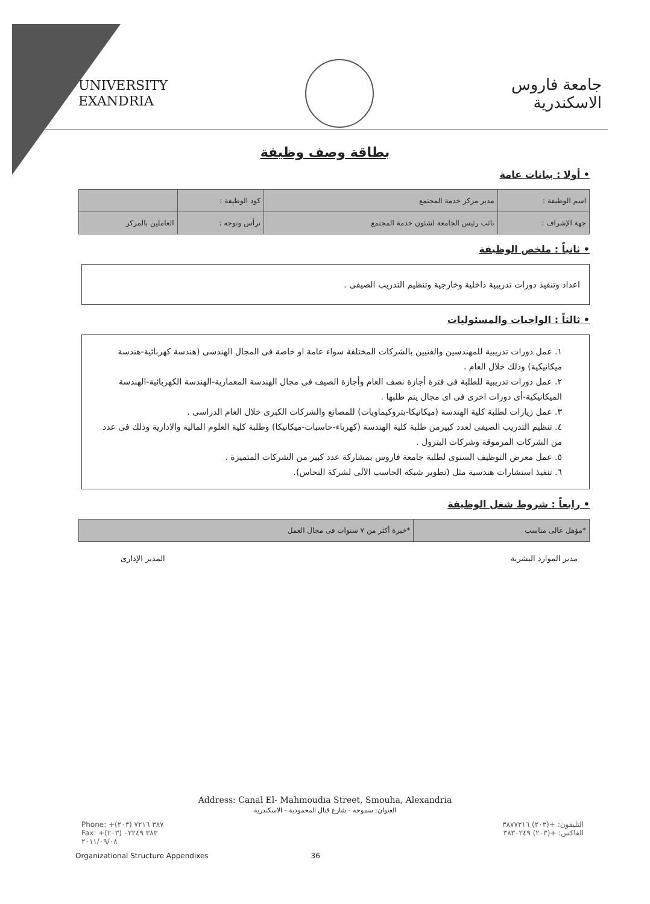UNIVERSITY
EXANDRIA
جامعة فاروس
الاسكندرية
بطاقة وصف وظيفة
• أولا : بيانات عامة
| اسم الوظيفة : | مدير مركز خدمة المجتمع | كود الوظيفة : | |
| جهة الإشراف : | نائب رئيس الجامعة لشئون خدمة المجتمع | ترأس وتوجه : | العاملين بالمركز |
• ثانياً : ملخص الوظيفة
اعداد وتنفيذ دورات تدريبية داخلية وخارجية وتنظيم التدريب الصيفى .
• ثالثاً : الواجبات والمسئوليات
١. عمل دورات تدريبية للمهندسين والفنيين بالشركات المختلفة سواء عامة او خاصة فى المجال الهندسى (هندسة كهربائية-هندسة ميكانيكية) وذلك خلال العام .
٢. عمل دورات تدريبية للطلبة فى فترة أجازة نصف العام وأجازة الصيف فى مجال الهندسة المعمارية-الهندسة الكهربائية-الهندسة الميكانيكية-أى دورات اخرى فى اى مجال يتم طلبها .
٣. عمل زيارات لطلبة كلية الهندسة (ميكانيكا-بتروكيماويات) للمصانع والشركات الكبرى خلال العام الدراسى .
٤. تنظيم التدريب الصيفى لعدد كبيرمن طلبة كلية الهندسة (كهرباء-حاسبات-ميكانيكا) وطلبة كلية العلوم المالية والادارية وذلك فى عدد من الشركات المرموقة وشركات البترول .
٥. عمل معرض التوظيف السنوى لطلبة جامعة فاروس بمشاركة عدد كبير من الشركات المتميزة .
٦. تنفيذ استشارات هندسية مثل (تطوير شبكة الحاسب الآلى لشركة النحاس).
• رابعاً : شروط شغل الوظيفة
| *مؤهل عالى مناسب | *خبرة أكثر من ٧ سنوات فى مجال العمل |
مدير الموارد البشرية المدير الإدارى
Address: Canal El- Mahmoudia Street, Smouha, Alexandria
العنوان: سموحة - شارع قنال المحمودية - الاسكندرية
Phone: +(٢٠٣) ٣٨٧ ٧٢١٦
Fax: +(٢٠٣) ٣٨٣ ٠٢٢٤٩
٢٠١١/٠٩/٠٨
التليفون: +(٢٠٣) ٣٨٧٧٢١٦
الفاكس: +(٢٠٣) ٣٨٣٠٢٤٩
Organizational Structure Appendixes 36